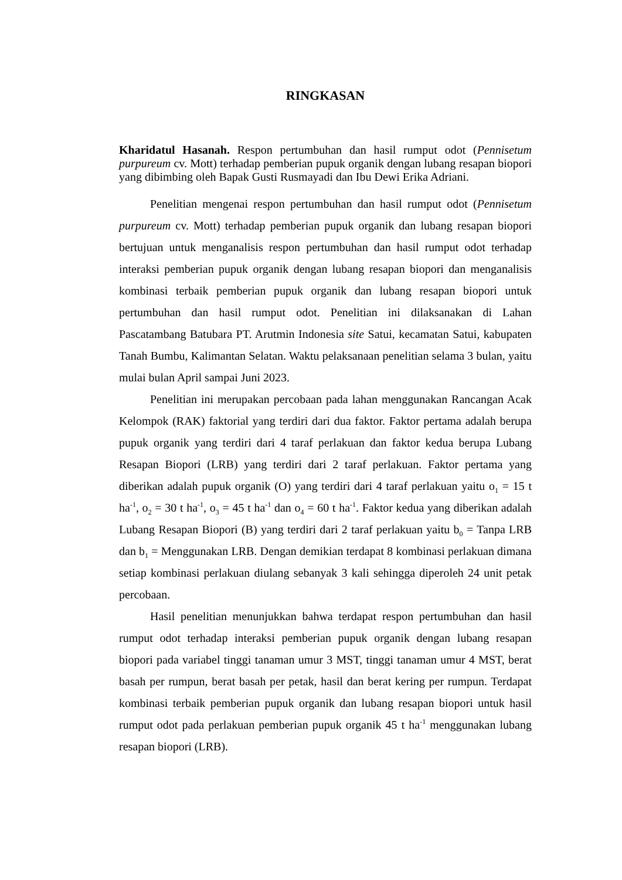RINGKASAN
Kharidatul Hasanah. Respon pertumbuhan dan hasil rumput odot (Pennisetum purpureum cv. Mott) terhadap pemberian pupuk organik dengan lubang resapan biopori yang dibimbing oleh Bapak Gusti Rusmayadi dan Ibu Dewi Erika Adriani.
Penelitian mengenai respon pertumbuhan dan hasil rumput odot (Pennisetum purpureum cv. Mott) terhadap pemberian pupuk organik dan lubang resapan biopori bertujuan untuk menganalisis respon pertumbuhan dan hasil rumput odot terhadap interaksi pemberian pupuk organik dengan lubang resapan biopori dan menganalisis kombinasi terbaik pemberian pupuk organik dan lubang resapan biopori untuk pertumbuhan dan hasil rumput odot. Penelitian ini dilaksanakan di Lahan Pascatambang Batubara PT. Arutmin Indonesia site Satui, kecamatan Satui, kabupaten Tanah Bumbu, Kalimantan Selatan. Waktu pelaksanaan penelitian selama 3 bulan, yaitu mulai bulan April sampai Juni 2023.
Penelitian ini merupakan percobaan pada lahan menggunakan Rancangan Acak Kelompok (RAK) faktorial yang terdiri dari dua faktor. Faktor pertama adalah berupa pupuk organik yang terdiri dari 4 taraf perlakuan dan faktor kedua berupa Lubang Resapan Biopori (LRB) yang terdiri dari 2 taraf perlakuan. Faktor pertama yang diberikan adalah pupuk organik (O) yang terdiri dari 4 taraf perlakuan yaitu o<sub>1</sub> = 15 t ha<sup>-1</sup>, o<sub>2</sub> = 30 t ha<sup>-1</sup>, o<sub>3</sub> = 45 t ha<sup>-1</sup> dan o<sub>4</sub> = 60 t ha<sup>-1</sup>. Faktor kedua yang diberikan adalah Lubang Resapan Biopori (B) yang terdiri dari 2 taraf perlakuan yaitu b<sub>0</sub> = Tanpa LRB dan b<sub>1</sub> = Menggunakan LRB. Dengan demikian terdapat 8 kombinasi perlakuan dimana setiap kombinasi perlakuan diulang sebanyak 3 kali sehingga diperoleh 24 unit petak percobaan.
Hasil penelitian menunjukkan bahwa terdapat respon pertumbuhan dan hasil rumput odot terhadap interaksi pemberian pupuk organik dengan lubang resapan biopori pada variabel tinggi tanaman umur 3 MST, tinggi tanaman umur 4 MST, berat basah per rumpun, berat basah per petak, hasil dan berat kering per rumpun. Terdapat kombinasi terbaik pemberian pupuk organik dan lubang resapan biopori untuk hasil rumput odot pada perlakuan pemberian pupuk organik 45 t ha<sup>-1</sup> menggunakan lubang resapan biopori (LRB).